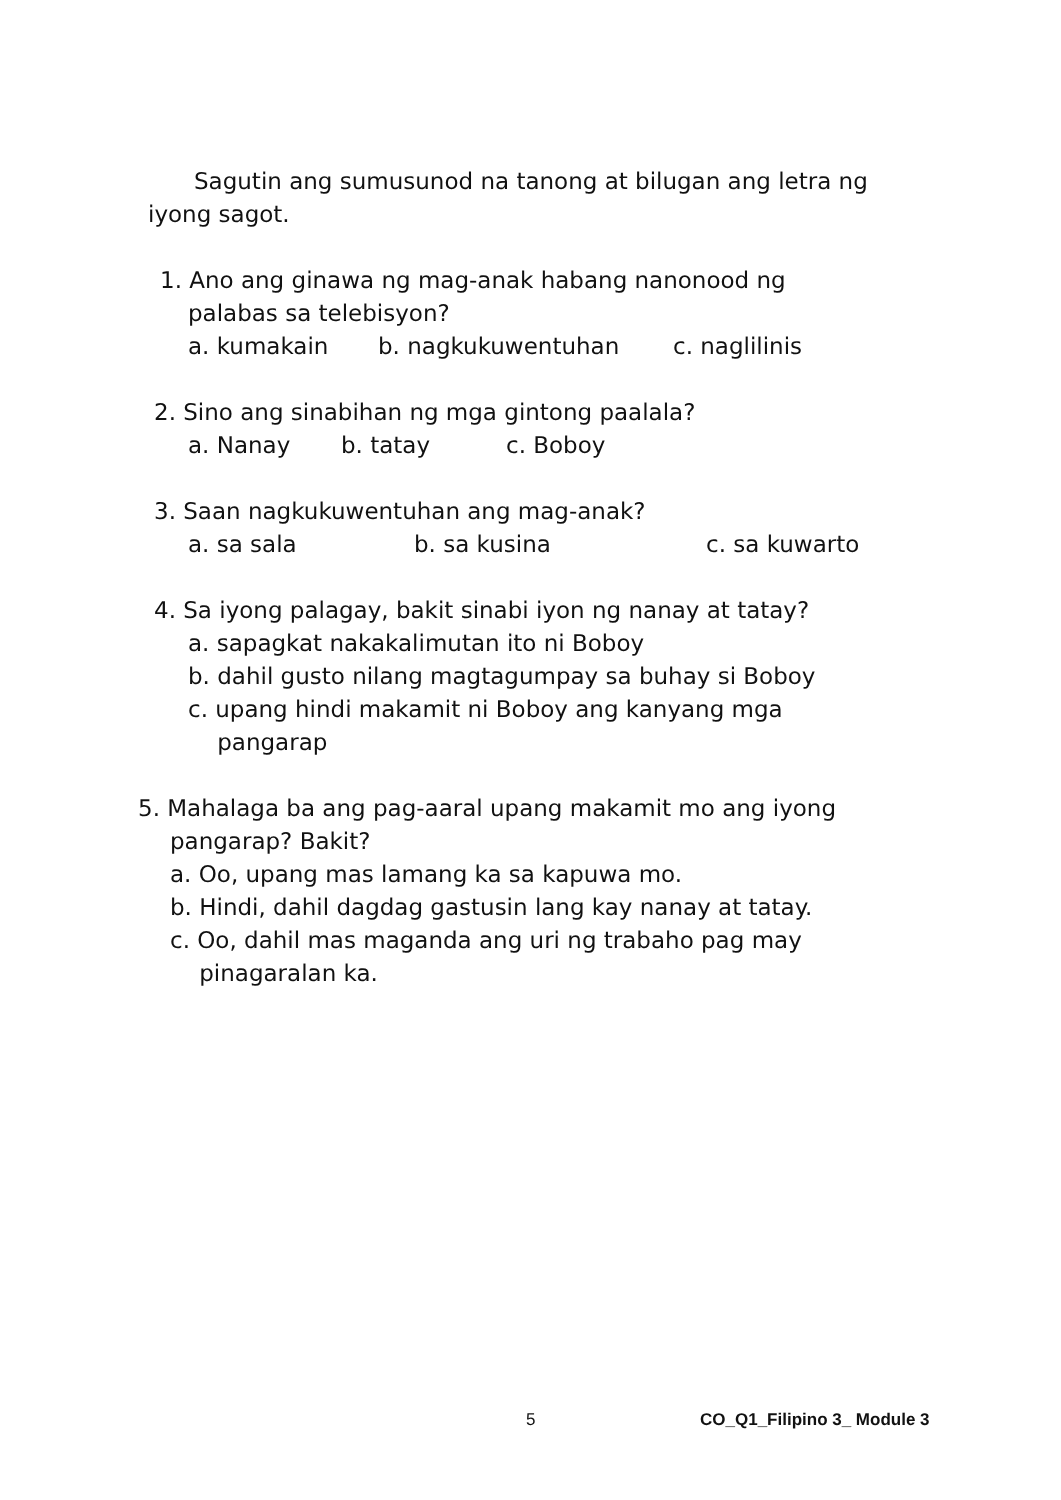Sagutin ang sumusunod na tanong at bilugan ang letra ng iyong sagot.
1. Ano ang ginawa ng mag-anak habang nanonood ng
palabas sa telebisyon?
a. kumakain b. nagkukuwentuhan c. naglilinis
2. Sino ang sinabihan ng mga gintong paalala?
a. Nanay b. tatay c. Boboy
3. Saan nagkukuwentuhan ang mag-anak?
a. sa sala b. sa kusina c. sa kuwarto
4. Sa iyong palagay, bakit sinabi iyon ng nanay at tatay?
a. sapagkat nakakalimutan ito ni Boboy
b. dahil gusto nilang magtagumpay sa buhay si Boboy
c. upang hindi makamit ni Boboy ang kanyang mga
pangarap
5. Mahalaga ba ang pag-aaral upang makamit mo ang iyong
pangarap? Bakit?
a. Oo, upang mas lamang ka sa kapuwa mo.
b. Hindi, dahil dagdag gastusin lang kay nanay at tatay.
c. Oo, dahil mas maganda ang uri ng trabaho pag may
pinagaralan ka.
5 CO_Q1_Filipino 3_ Module 3